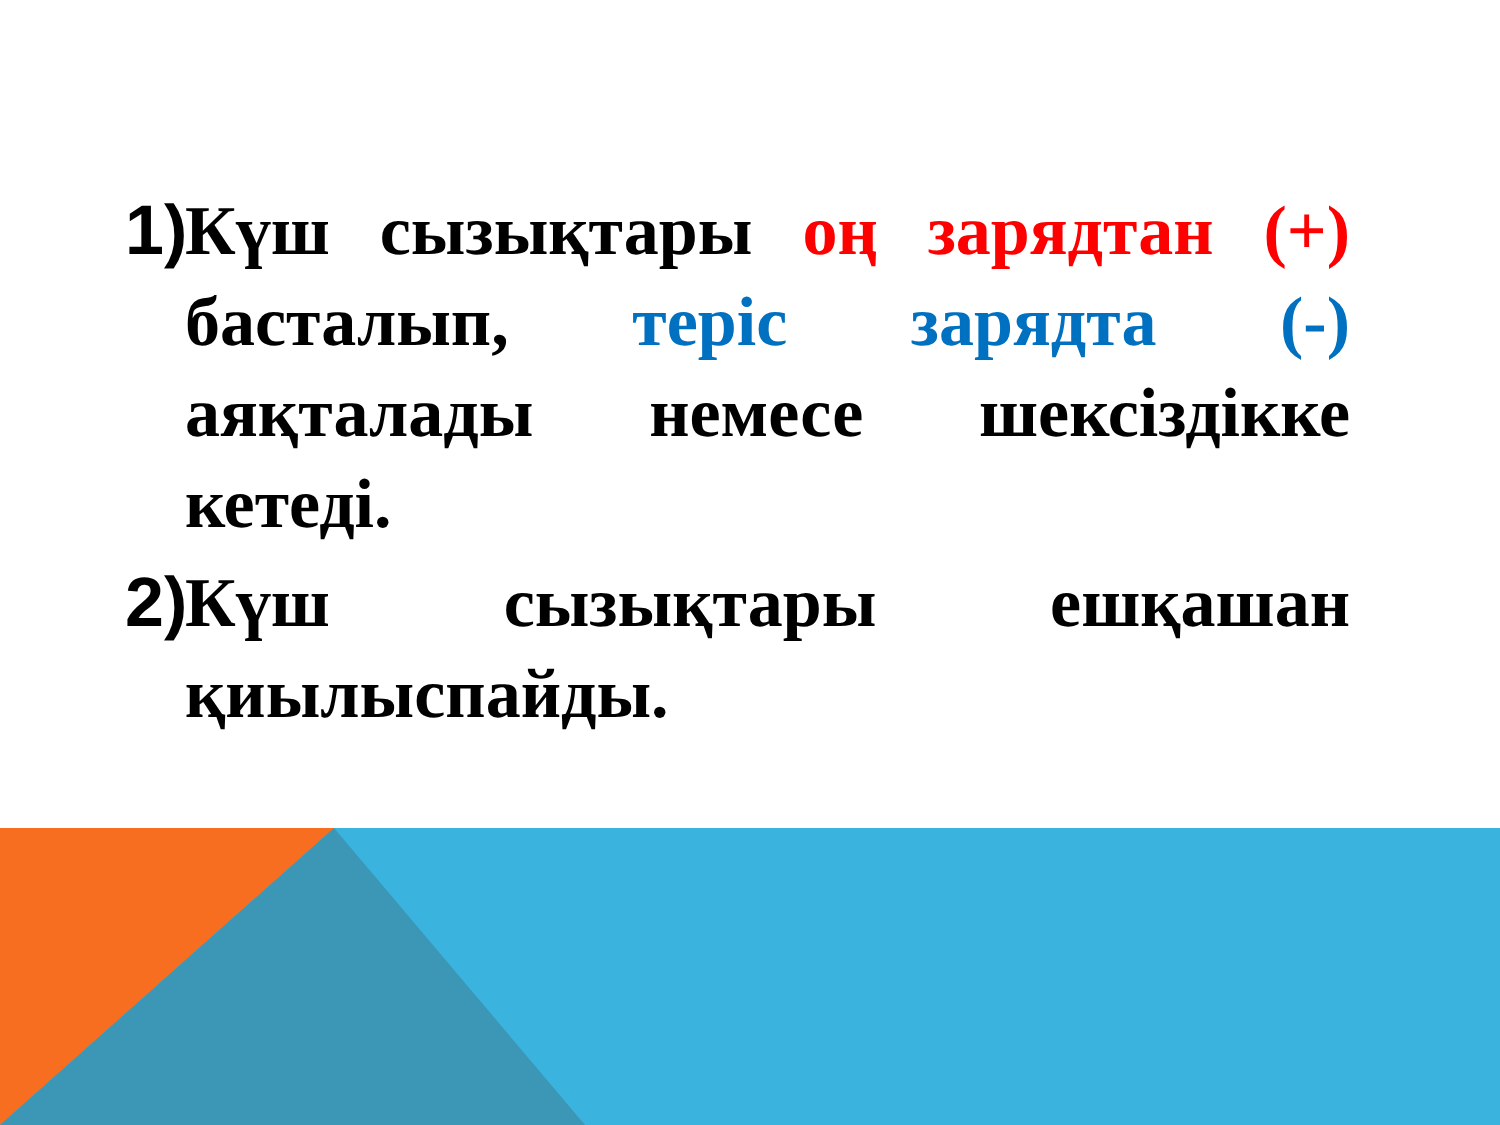1) Күш сызықтары оң зарядтан (+) басталып, теріс зарядта (-) аяқталады немесе шексіздікке кетеді.
2) Күш сызықтары ешқашан қиылыспайды.